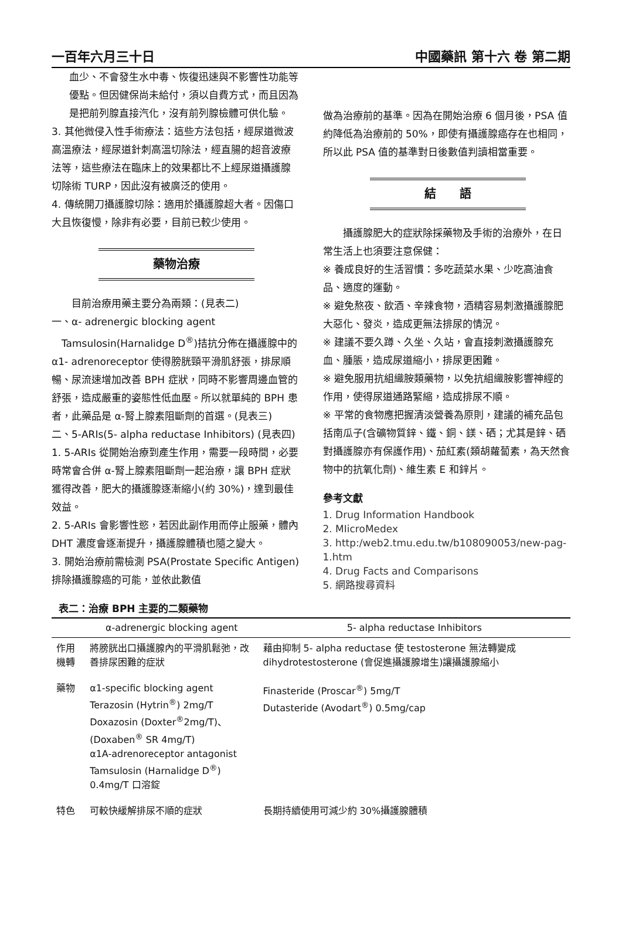一百年六月三十日 中國藥訊 第十六 卷 第二期
血少、不會發生水中毒、恢復迅速與不影響性功能等優點。但因健保尚未給付，須以自費方式，而且因為是把前列腺直接汽化，沒有前列腺檢體可供化驗。
3. 其他微侵入性手術療法：這些方法包括，經尿道微波高溫療法，經尿道針刺高溫切除法，經直腸的超音波療法等，這些療法在臨床上的效果都比不上經尿道攝護腺切除術 TURP，因此沒有被廣泛的使用。
4. 傳統開刀攝護腺切除：適用於攝護腺超大者。因傷口大且恢復慢，除非有必要，目前已較少使用。
藥物治療
　　目前治療用藥主要分為兩類：(見表二)
一、α- adrenergic blocking agent
　Tamsulosin(Harnalidge D<sup>®</sup>)拮抗分佈在攝護腺中的 α1- adrenoreceptor 使得膀胱頸平滑肌舒張，排尿順暢、尿流速增加改善 BPH 症狀，同時不影響周邊血管的舒張，造成嚴重的姿態性低血壓。所以就單純的 BPH 患者，此藥品是 α-腎上腺素阻斷劑的首選。(見表三)
二、5-ARIs(5- alpha reductase Inhibitors) (見表四)
1. 5-ARIs 從開始治療到產生作用，需要一段時間，必要時常會合併 α-腎上腺素阻斷劑一起治療，讓 BPH 症狀獲得改善，肥大的攝護腺逐漸縮小(約 30%)，達到最佳效益。
2. 5-ARIs 會影響性慾，若因此副作用而停止服藥，體內 DHT 濃度會逐漸提升，攝護腺體積也隨之變大。
3. 開始治療前需檢測 PSA(Prostate Specific Antigen)排除攝護腺癌的可能，並依此數值
做為治療前的基準。因為在開始治療 6 個月後，PSA 值約降低為治療前的 50%，即使有攝護腺癌存在也相同，所以此 PSA 值的基準對日後數值判讀相當重要。
結　　語
　　攝護腺肥大的症狀除採藥物及手術的治療外，在日常生活上也須要注意保健：
※ 養成良好的生活習慣：多吃蔬菜水果、少吃高油食品、適度的運動。
※ 避免熬夜、飲酒、辛辣食物，酒精容易刺激攝護腺肥大惡化、發炎，造成更無法排尿的情況。
※ 建議不要久蹲、久坐、久站，會直接刺激攝護腺充血、腫脹，造成尿道縮小，排尿更困難。
※ 避免服用抗組織胺類藥物，以免抗組織胺影響神經的作用，使得尿道通路緊縮，造成排尿不順。
※ 平常的食物應把握清淡營養為原則，建議的補充品包括南瓜子(含礦物質鋅、鐵、銅、鎂、硒；尤其是鋅、硒對攝護腺亦有保護作用)、茄紅素(類胡蘿蔔素，為天然食物中的抗氧化劑)、維生素 E 和鋅片。
參考文獻
1. Drug Information Handbook
2. MIicroMedex
3. http:/web2.tmu.edu.tw/b108090053/new-pag-1.htm
4. Drug Facts and Comparisons
5. 網路搜尋資料
表二：治療 BPH 主要的二類藥物
| | α-adrenergic blocking agent | 5- alpha reductase Inhibitors |
| --- | --- | --- |
| 作用機轉 | 將膀胱出口攝護腺內的平滑肌鬆弛，改善排尿困難的症狀 | 藉由抑制 5- alpha reductase 使 testosterone 無法轉變成 dihydrotestosterone (會促進攝護腺增生)讓攝護腺縮小 |
| 藥物 | α1-specific blocking agent Terazosin (Hytrin<sup>®</sup>) 2mg/T Doxazosin (Doxter<sup>®</sup>2mg/T)、 (Doxaben<sup>®</sup> SR 4mg/T) α1A-adrenoreceptor antagonist Tamsulosin (Harnalidge D<sup>®</sup>) 0.4mg/T 口溶錠 | Finasteride (Proscar<sup>®</sup>) 5mg/T Dutasteride (Avodart<sup>®</sup>) 0.5mg/cap |
| 特色 | 可較快緩解排尿不順的症狀 | 長期持續使用可減少約 30%攝護腺體積 |